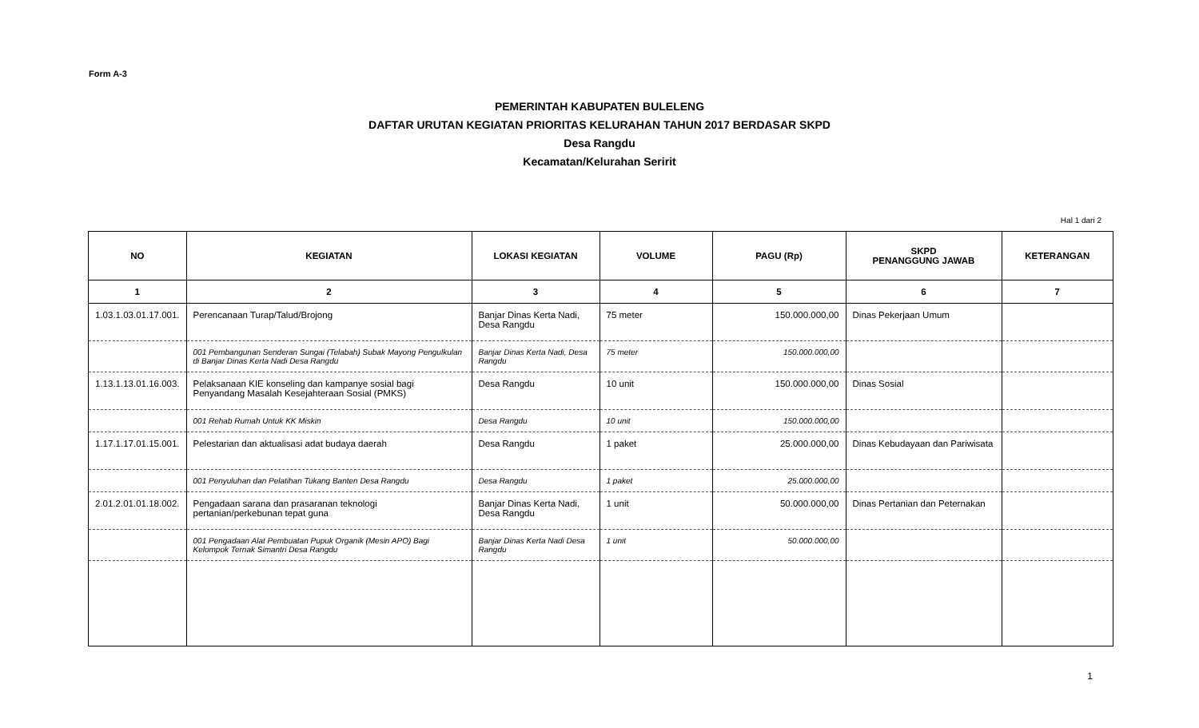Form A-3
PEMERINTAH KABUPATEN BULELENG
DAFTAR URUTAN KEGIATAN PRIORITAS KELURAHAN TAHUN 2017 BERDASAR SKPD
Desa Rangdu
Kecamatan/Kelurahan Seririt
Hal 1 dari 2
| NO | KEGIATAN | LOKASI KEGIATAN | VOLUME | PAGU (Rp) | SKPD PENANGGUNG JAWAB | KETERANGAN |
| --- | --- | --- | --- | --- | --- | --- |
| 1 | 2 | 3 | 4 | 5 | 6 | 7 |
| 1.03.1.03.01.17.001. | Perencanaan Turap/Talud/Brojong | Banjar Dinas Kerta Nadi, Desa Rangdu | 75 meter | 150.000.000,00 | Dinas Pekerjaan Umum | |
| | 001 Pembangunan Senderan Sungai (Telabah) Subak Mayong Pengulkulan di Banjar Dinas Kerta Nadi Desa Rangdu | Banjar Dinas Kerta Nadi, Desa Rangdu | 75 meter | 150.000.000,00 | | |
| 1.13.1.13.01.16.003. | Pelaksanaan KIE konseling dan kampanye sosial bagi Penyandang Masalah Kesejahteraan Sosial (PMKS) | Desa Rangdu | 10 unit | 150.000.000,00 | Dinas Sosial | |
| | 001 Rehab Rumah Untuk KK Miskin | Desa Rangdu | 10 unit | 150.000.000,00 | | |
| 1.17.1.17.01.15.001. | Pelestarian dan aktualisasi adat budaya daerah | Desa Rangdu | 1 paket | 25.000.000,00 | Dinas Kebudayaan dan Pariwisata | |
| | 001 Penyuluhan dan Pelatihan Tukang Banten Desa Rangdu | Desa Rangdu | 1 paket | 25.000.000,00 | | |
| 2.01.2.01.01.18.002. | Pengadaan sarana dan prasaranan teknologi pertanian/perkebunan tepat guna | Banjar Dinas Kerta Nadi, Desa Rangdu | 1 unit | 50.000.000,00 | Dinas Pertanian dan Peternakan | |
| | 001 Pengadaan Alat Pembuatan Pupuk Organik (Mesin APO) Bagi Kelompok Ternak Simantri Desa Rangdu | Banjar Dinas Kerta Nadi Desa Rangdu | 1 unit | 50.000.000,00 | | |
1